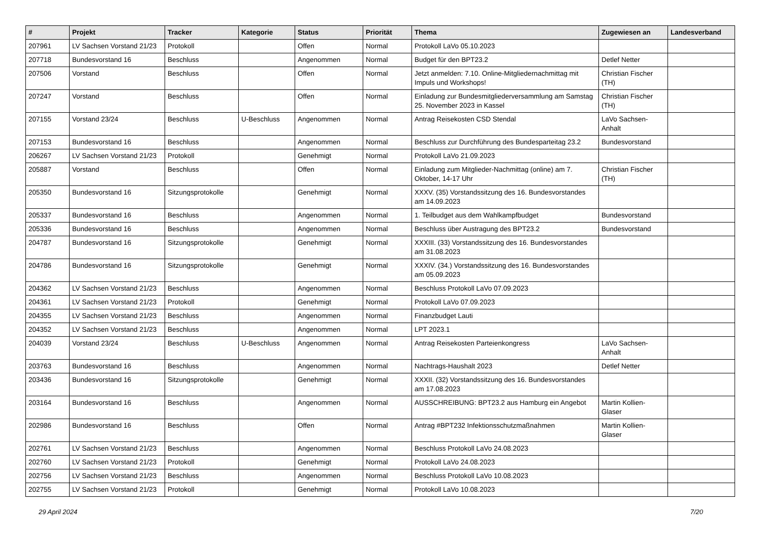| # | Projekt | Tracker | Kategorie | Status | Priorität | Thema | Zugewiesen an | Landesverband |
| --- | --- | --- | --- | --- | --- | --- | --- | --- |
| 207961 | LV Sachsen Vorstand 21/23 | Protokoll | | Offen | Normal | Protokoll LaVo 05.10.2023 | | |
| 207718 | Bundesvorstand 16 | Beschluss | | Angenommen | Normal | Budget für den BPT23.2 | Detlef Netter | |
| 207506 | Vorstand | Beschluss | | Offen | Normal | Jetzt anmelden: 7.10. Online-Mitgliedernachmittag mit Impuls und Workshops! | Christian Fischer (TH) | |
| 207247 | Vorstand | Beschluss | | Offen | Normal | Einladung zur Bundesmitgliederversammlung am Samstag 25. November 2023 in Kassel | Christian Fischer (TH) | |
| 207155 | Vorstand 23/24 | Beschluss | U-Beschluss | Angenommen | Normal | Antrag Reisekosten CSD Stendal | LaVo Sachsen-Anhalt | |
| 207153 | Bundesvorstand 16 | Beschluss | | Angenommen | Normal | Beschluss zur Durchführung des Bundesparteitag 23.2 | Bundesvorstand | |
| 206267 | LV Sachsen Vorstand 21/23 | Protokoll | | Genehmigt | Normal | Protokoll LaVo 21.09.2023 | | |
| 205887 | Vorstand | Beschluss | | Offen | Normal | Einladung zum Mitglieder-Nachmittag (online) am 7. Oktober, 14-17 Uhr | Christian Fischer (TH) | |
| 205350 | Bundesvorstand 16 | Sitzungsprotokolle | | Genehmigt | Normal | XXXV. (35) Vorstandssitzung des 16. Bundesvorstandes am 14.09.2023 | | |
| 205337 | Bundesvorstand 16 | Beschluss | | Angenommen | Normal | 1. Teilbudget aus dem Wahlkampfbudget | Bundesvorstand | |
| 205336 | Bundesvorstand 16 | Beschluss | | Angenommen | Normal | Beschluss über Austragung des BPT23.2 | Bundesvorstand | |
| 204787 | Bundesvorstand 16 | Sitzungsprotokolle | | Genehmigt | Normal | XXXIII. (33) Vorstandssitzung des 16. Bundesvorstandes am 31.08.2023 | | |
| 204786 | Bundesvorstand 16 | Sitzungsprotokolle | | Genehmigt | Normal | XXXIV. (34.) Vorstandssitzung des 16. Bundesvorstandes am 05.09.2023 | | |
| 204362 | LV Sachsen Vorstand 21/23 | Beschluss | | Angenommen | Normal | Beschluss Protokoll LaVo 07.09.2023 | | |
| 204361 | LV Sachsen Vorstand 21/23 | Protokoll | | Genehmigt | Normal | Protokoll LaVo 07.09.2023 | | |
| 204355 | LV Sachsen Vorstand 21/23 | Beschluss | | Angenommen | Normal | Finanzbudget Lauti | | |
| 204352 | LV Sachsen Vorstand 21/23 | Beschluss | | Angenommen | Normal | LPT 2023.1 | | |
| 204039 | Vorstand 23/24 | Beschluss | U-Beschluss | Angenommen | Normal | Antrag Reisekosten Parteienkongress | LaVo Sachsen-Anhalt | |
| 203763 | Bundesvorstand 16 | Beschluss | | Angenommen | Normal | Nachtrags-Haushalt 2023 | Detlef Netter | |
| 203436 | Bundesvorstand 16 | Sitzungsprotokolle | | Genehmigt | Normal | XXXII. (32) Vorstandssitzung des 16. Bundesvorstandes am 17.08.2023 | | |
| 203164 | Bundesvorstand 16 | Beschluss | | Angenommen | Normal | AUSSCHREIBUNG: BPT23.2 aus Hamburg ein Angebot | Martin Kollien-Glaser | |
| 202986 | Bundesvorstand 16 | Beschluss | | Offen | Normal | Antrag #BPT232 Infektionsschutzmaßnahmen | Martin Kollien-Glaser | |
| 202761 | LV Sachsen Vorstand 21/23 | Beschluss | | Angenommen | Normal | Beschluss Protokoll LaVo 24.08.2023 | | |
| 202760 | LV Sachsen Vorstand 21/23 | Protokoll | | Genehmigt | Normal | Protokoll LaVo 24.08.2023 | | |
| 202756 | LV Sachsen Vorstand 21/23 | Beschluss | | Angenommen | Normal | Beschluss Protokoll LaVo 10.08.2023 | | |
| 202755 | LV Sachsen Vorstand 21/23 | Protokoll | | Genehmigt | Normal | Protokoll LaVo 10.08.2023 | | |
29 April 2024 7/20